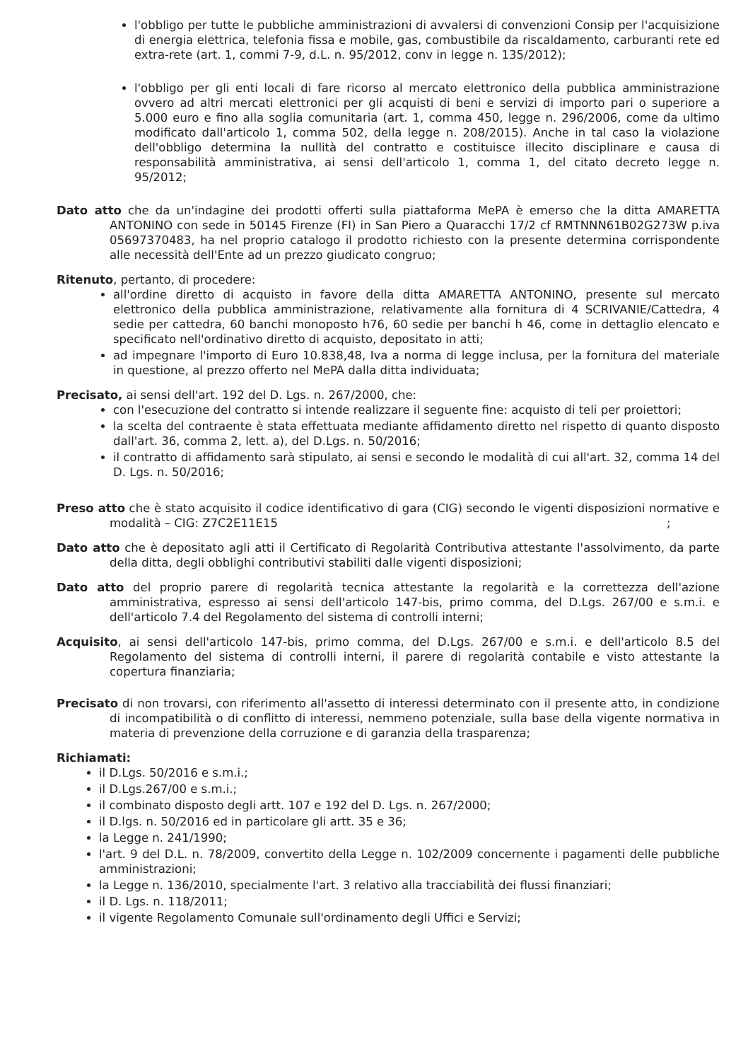l'obbligo per tutte le pubbliche amministrazioni di avvalersi di convenzioni Consip per l'acquisizione di energia elettrica, telefonia fissa e mobile, gas, combustibile da riscaldamento, carburanti rete ed extra-rete (art. 1, commi 7-9, d.L. n. 95/2012, conv in legge n. 135/2012);
l'obbligo per gli enti locali di fare ricorso al mercato elettronico della pubblica amministrazione ovvero ad altri mercati elettronici per gli acquisti di beni e servizi di importo pari o superiore a 5.000 euro e fino alla soglia comunitaria (art. 1, comma 450, legge n. 296/2006, come da ultimo modificato dall'articolo 1, comma 502, della legge n. 208/2015). Anche in tal caso la violazione dell'obbligo determina la nullità del contratto e costituisce illecito disciplinare e causa di responsabilità amministrativa, ai sensi dell'articolo 1, comma 1, del citato decreto legge n. 95/2012;
Dato atto che da un'indagine dei prodotti offerti sulla piattaforma MePA è emerso che la ditta AMARETTA ANTONINO con sede in 50145 Firenze (FI) in San Piero a Quaracchi 17/2 cf RMTNNN61B02G273W p.iva 05697370483, ha nel proprio catalogo il prodotto richiesto con la presente determina corrispondente alle necessità dell'Ente ad un prezzo giudicato congruo;
Ritenuto, pertanto, di procedere:
all'ordine diretto di acquisto in favore della ditta AMARETTA ANTONINO, presente sul mercato elettronico della pubblica amministrazione, relativamente alla fornitura di 4 SCRIVANIE/Cattedra, 4 sedie per cattedra, 60 banchi monoposto h76, 60 sedie per banchi h 46, come in dettaglio elencato e specificato nell'ordinativo diretto di acquisto, depositato in atti;
ad impegnare l'importo di Euro 10.838,48, Iva a norma di legge inclusa, per la fornitura del materiale in questione, al prezzo offerto nel MePA dalla ditta individuata;
Precisato, ai sensi dell'art. 192 del D. Lgs. n. 267/2000, che:
con l'esecuzione del contratto si intende realizzare il seguente fine: acquisto di teli per proiettori;
la scelta del contraente è stata effettuata mediante affidamento diretto nel rispetto di quanto disposto dall'art. 36, comma 2, lett. a), del D.Lgs. n. 50/2016;
il contratto di affidamento sarà stipulato, ai sensi e secondo le modalità di cui all'art. 32, comma 14 del D. Lgs. n. 50/2016;
Preso atto che è stato acquisito il codice identificativo di gara (CIG) secondo le vigenti disposizioni normative e modalità – CIG: Z7C2E11E15 ;
Dato atto che è depositato agli atti il Certificato di Regolarità Contributiva attestante l'assolvimento, da parte della ditta, degli obblighi contributivi stabiliti dalle vigenti disposizioni;
Dato atto del proprio parere di regolarità tecnica attestante la regolarità e la correttezza dell'azione amministrativa, espresso ai sensi dell'articolo 147-bis, primo comma, del D.Lgs. 267/00 e s.m.i. e dell'articolo 7.4 del Regolamento del sistema di controlli interni;
Acquisito, ai sensi dell'articolo 147-bis, primo comma, del D.Lgs. 267/00 e s.m.i. e dell'articolo 8.5 del Regolamento del sistema di controlli interni, il parere di regolarità contabile e visto attestante la copertura finanziaria;
Precisato di non trovarsi, con riferimento all'assetto di interessi determinato con il presente atto, in condizione di incompatibilità o di conflitto di interessi, nemmeno potenziale, sulla base della vigente normativa in materia di prevenzione della corruzione e di garanzia della trasparenza;
Richiamati:
il D.Lgs. 50/2016 e s.m.i.;
il D.Lgs.267/00 e s.m.i.;
il combinato disposto degli artt. 107 e 192 del D. Lgs. n. 267/2000;
il D.lgs. n. 50/2016 ed in particolare gli artt. 35 e 36;
la Legge n. 241/1990;
l'art. 9 del D.L. n. 78/2009, convertito della Legge n. 102/2009 concernente i pagamenti delle pubbliche amministrazioni;
la Legge n. 136/2010, specialmente l'art. 3 relativo alla tracciabilità dei flussi finanziari;
il D. Lgs. n. 118/2011;
il vigente Regolamento Comunale sull'ordinamento degli Uffici e Servizi;